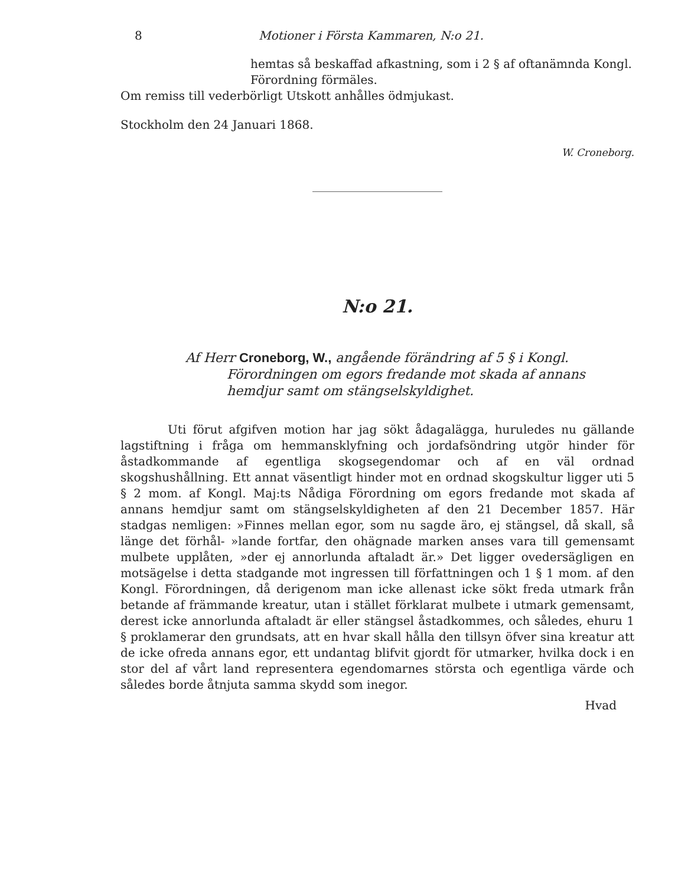8 Motioner i Första Kammaren, N:o 21.
hemtas så beskaffad afkastning, som i 2 § af oftanämnda Kongl.
Förordning förmäles.
Om remiss till vederbörligt Utskott anhålles ödmjukast.
Stockholm den 24 Januari 1868.
W. Croneborg.
N:o 21.
Af Herr Croneborg, W., angående förändring af 5 § i Kongl.
Förordningen om egors fredande mot skada af annans hemdjur samt om stängselskyldighet.
Uti förut afgifven motion har jag sökt ådagalägga, huruledes nu gällande lagstiftning i fråga om hemmansklyfning och jordafsöndring utgör hinder för åstadkommande af egentliga skogsegendomar och af en väl ordnad skogshushållning. Ett annat väsentligt hinder mot en ordnad skogskultur ligger uti 5 § 2 mom. af Kongl. Maj:ts Nådiga Förordning om egors fredande mot skada af annans hemdjur samt om stängselskyldigheten af den 21 December 1857. Här stadgas nemligen: »Finnes mellan egor, som nu sagde äro, ej stängsel, då skall, så länge det förhål- »lande fortfar, den ohägnade marken anses vara till gemensamt mulbete upplåten, »der ej annorlunda aftaladt är.» Det ligger ovedersägligen en motsägelse i detta stadgande mot ingressen till författningen och 1 § 1 mom. af den Kongl. Förordningen, då derigenom man icke allenast icke sökt freda utmark från betande af främmande kreatur, utan i stället förklarat mulbete i utmark gemensamt, derest icke annorlunda aftaladt är eller stängsel åstadkommes, och således, ehuru 1 § proklamerar den grundsats, att en hvar skall hålla den tillsyn öfver sina kreatur att de icke ofreda annans egor, ett undantag blifvit gjordt för utmarker, hvilka dock i en stor del af vårt land representera egendomarnes största och egentliga värde och således borde åtnjuta samma skydd som inegor.
Hvad